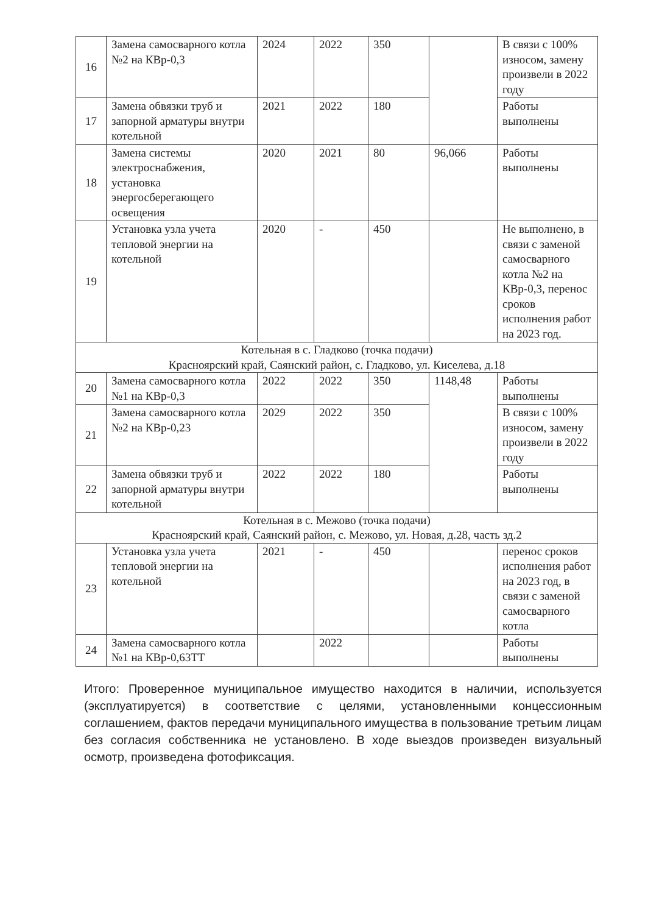| 16 | Замена самосварного котла №2 на КВр-0,3 | 2024 | 2022 | 350 | | В связи с 100% износом, замену произвели в 2022 году |
| 17 | Замена обвязки труб и запорной арматуры внутри котельной | 2021 | 2022 | 180 | | Работы выполнены |
| 18 | Замена системы электроснабжения, установка энергосберегающего освещения | 2020 | 2021 | 80 | 96,066 | Работы выполнены |
| 19 | Установка узла учета тепловой энергии на котельной | 2020 | - | 450 | | Не выполнено, в связи с заменой самосварного котла №2 на КВр-0,3, перенос сроков исполнения работ на 2023 год. |
| Котельная в с. Гладково (точка подачи) Красноярский край, Саянский район, с. Гладково, ул. Киселева, д.18 | | | | | | |
| 20 | Замена самосварного котла №1 на КВр-0,3 | 2022 | 2022 | 350 | 1148,48 | Работы выполнены |
| 21 | Замена самосварного котла №2 на КВр-0,23 | 2029 | 2022 | 350 | | В связи с 100% износом, замену произвели в 2022 году |
| 22 | Замена обвязки труб и запорной арматуры внутри котельной | 2022 | 2022 | 180 | | Работы выполнены |
| Котельная в с. Межово (точка подачи) Красноярский край, Саянский район, с. Межово, ул. Новая, д.28, часть зд.2 | | | | | | |
| 23 | Установка узла учета тепловой энергии на котельной | 2021 | - | 450 | | перенос сроков исполнения работ на 2023 год, в связи с заменой самосварного котла |
| 24 | Замена самосварного котла №1 на КВр-0,63ТТ | | 2022 | | | Работы выполнены |
Итого: Проверенное муниципальное имущество находится в наличии, используется (эксплуатируется) в соответствие с целями, установленными концессионным соглашением, фактов передачи муниципального имущества в пользование третьим лицам без согласия собственника не установлено. В ходе выездов произведен визуальный осмотр, произведена фотофиксация.